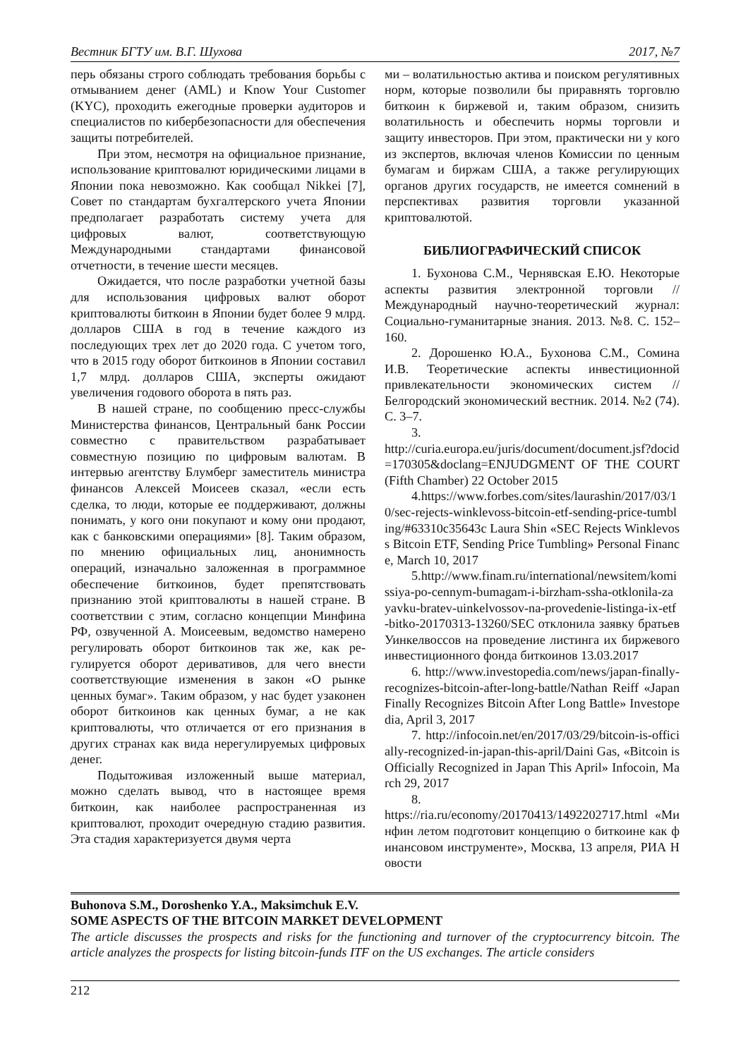Вестник БГТУ им. В.Г. Шухова 2017, №7
перь обязаны строго соблюдать требования борьбы с отмыванием денег (AML) и Know Your Customer (KYC), проходить ежегодные провер­ки аудиторов и специалистов по кибербезопас­ности для обеспечения защиты потребителей.
При этом, несмотря на официальное при­знание, использование криптовалют юридиче­скими лицами в Японии пока невозможно. Как сообщал Nikkei [7], Совет по стандартам бухгал­терского учета Японии предполагает разрабо­тать систему учета для цифровых валют, соот­ветствующую Международными стандартами финансовой отчетности, в течение шести меся­цев.
Ожидается, что после разработки учетной базы для использования цифровых валют оборот криптовалюты биткоин в Японии будет более 9 млрд. долларов США в год в течение каждого из последующих трех лет до 2020 года. С учетом того, что в 2015 году оборот биткоинов в Япо­нии составил 1,7 млрд. долларов США, экспер­ты ожидают увеличения годового оборота в пять раз.
В нашей стране, по сообщению пресс-службы Министерства финансов, Центральный банк России совместно с правительством разра­батывает совместную позицию по цифровым валютам. В интервью агентству Блумберг заме­ститель министра финансов Алексей Моисеев сказал, «если есть сделка, то люди, которые ее поддерживают, должны понимать, у кого они покупают и кому они продают, как с банковски­ми операциями» [8]. Таким образом, по мнению официальных лиц, анонимность операций, изна­чально заложенная в программное обеспечение биткоинов, будет препятствовать признанию этой криптовалюты в нашей стране. В соответ­ствии с этим, согласно концепции Минфина РФ, озвученной А. Моисеевым, ведомство намерено регулировать оборот биткоинов так же, как ре­гулируется оборот деривативов, для чего внести соответствующие изменения в закон «О рынке ценных бумаг». Таким образом, у нас будет уза­конен оборот биткоинов как ценных бумаг, а не как криптовалюты, что отличается от его при­знания в других странах как вида нерегулируе­мых цифровых денег.
Подытоживая изложенный выше материал, можно сделать вывод, что в настоящее время биткоин, как наиболее распространенная из криптовалют, проходит очередную стадию раз­вития. Эта стадия характеризуется двумя черта­
ми – волатильностью актива и поиском регуля­тивных норм, которые позволили бы приравнять торговлю биткоин к биржевой и, таким образом, снизить волатильность и обеспечить нормы тор­говли и защиту инвесторов. При этом, практиче­ски ни у кого из экспертов, включая членов Ко­миссии по ценным бумагам и биржам США, а также регулирующих органов других госу­дарств, не имеется сомнений в перспективах развития торговли указанной криптовалютой.
БИБЛИОГРАФИЧЕСКИЙ СПИСОК
1. Бухонова С.М., Чернявская Е.Ю. Некото­рые аспекты развития электронной торговли // Международный научно-теоретический журнал: Социально-гуманитарные знания. 2013. №8. С. 152–160.
2. Дорошенко Ю.А., Бухонова С.М., Соми­на И.В. Теоретические аспекты инвестиционной привлекательности экономических систем // Белгородский экономический вестник. 2014. №2 (74). С. 3–7.
3.
http://curia.europa.eu/juris/document/document.jsf?docid=170305&doclang=ENJUDGMENT OF THE COURT (Fifth Chamber) 22 October 2015
4.https://www.forbes.com/sites/laurashin/2017/03/10/sec-rejects-winklevoss-bitcoin-etf-sending-price-tumbling/#63310c35643c Laura Shin «SEC Rejects Winklevoss Bitcoin ETF, Sending Price Tumbling» Personal Finance, March 10, 2017
5.http://www.finam.ru/international/newsitem/komissiya-po-cennym-bumagam-i-birzham-ssha-otklonila-zayavku-bratev-uinkelvossov-na-provedenie-listinga-ix-etf-bitko-20170313-13260/SEC отклонила заявку братьев Уинкел­воссов на проведение листинга их биржевого инвестиционного фонда биткоинов 13.03.2017
6. http://www.investopedia.com/news/japan-finally-recognizes-bitcoin-after-long-battle/Nathan Reiff «Japan Finally Recognizes Bitcoin After Long Battle» Investopedia, April 3, 2017
7. http://infocoin.net/en/2017/03/29/bitcoin-is-officially-recognized-in-japan-this-april/Daini Gas, «Bitcoin is Officially Recognized in Japan This April» Infocoin, March 29, 2017
8.
https://ria.ru/economy/20170413/1492202717.html «Минфин летом подготовит концепцию о бит­коине как финансовом инструменте», Москва, 13 апреля, РИА Новости
Buhonova S.M., Doroshenko Y.A., Maksimchuk E.V.
SOME ASPECTS OF THE BITCOIN MARKET DEVELOPMENT
The article discusses the prospects and risks for the functioning and turnover of the cryptocurrency bitcoin. The article analyzes the prospects for listing bitcoin-funds ITF on the US exchanges. The article considers
212